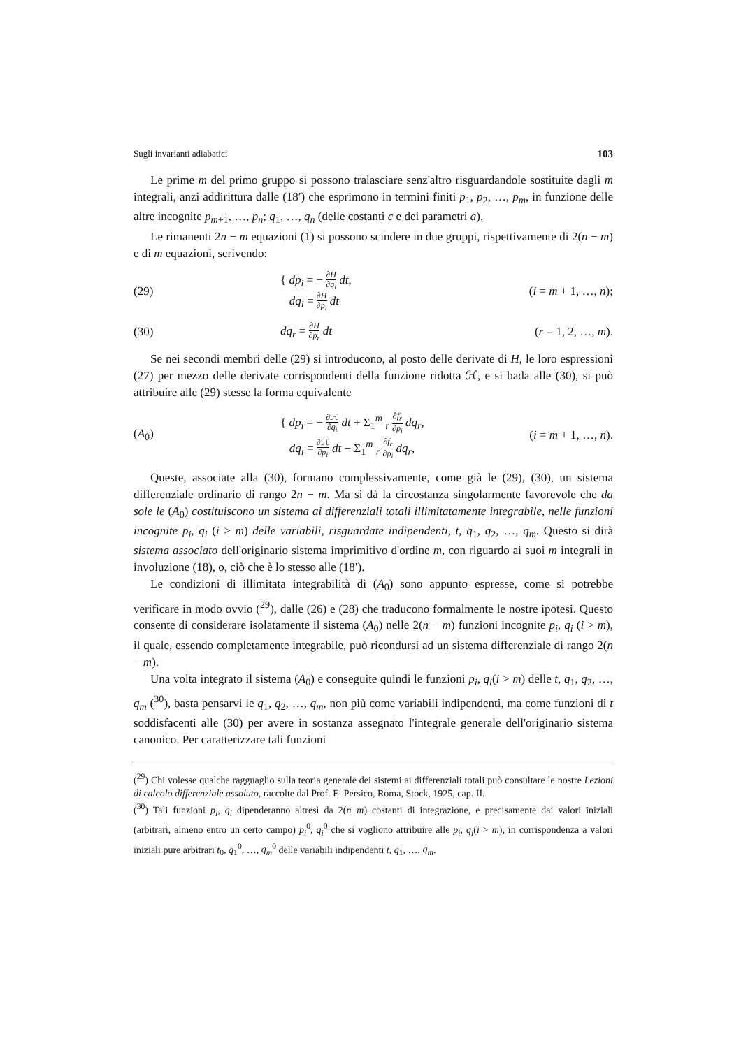Sugli invarianti adiabatici 103
Le prime m del primo gruppo si possono tralasciare senz'altro risguardandole sostituite dagli m integrali, anzi addirittura dalle (18′) che esprimono in termini finiti p<sub>1</sub>, p<sub>2</sub>, …, p<sub>m</sub>, in funzione delle altre incognite p<sub>m+1</sub>, …, p<sub>n</sub>; q<sub>1</sub>, …, q<sub>n</sub> (delle costanti c e dei parametri a).
Le rimanenti 2n − m equazioni (1) si possono scindere in due gruppi, rispettivamente di 2(n − m) e di m equazioni, scrivendo:
(29)
{ dp<sub>i</sub> = − ∂H ∂q<sub>i</sub> dt,
dq<sub>i</sub> = ∂H ∂p<sub>i</sub> dt
(i = m + 1, …, n);
(30) dq<sub>r</sub> = ∂H ∂p<sub>r</sub> dt
(r = 1, 2, …, m).
Se nei secondi membri delle (29) si introducono, al posto delle derivate di H, le loro espressioni (27) per mezzo delle derivate corrispondenti della funzione ridotta ℋ, e si bada alle (30), si può attribuire alle (29) stesse la forma equivalente
(A<sub>0</sub>)
{ dp<sub>i</sub> = − ∂ℋ ∂q<sub>i</sub> dt + Σ<sub>1</sub><sup>m</sup> <sub>r</sub> ∂f<sub>r</sub> ∂p<sub>i</sub> dq<sub>r</sub>,
dq<sub>i</sub> = ∂ℋ ∂p<sub>i</sub> dt − Σ<sub>1</sub><sup>m</sup> <sub>r</sub> ∂f<sub>r</sub> ∂p<sub>i</sub> dq<sub>r</sub>,
(i = m + 1, …, n).
Queste, associate alla (30), formano complessivamente, come già le (29), (30), un sistema differenziale ordinario di rango 2n − m. Ma si dà la circostanza singolarmente favorevole che da sole le (A<sub>0</sub>) costituiscono un sistema ai differenziali totali illimitatamente integrabile, nelle funzioni incognite p<sub>i</sub>, q<sub>i</sub> (i > m) delle variabili, risguardate indipendenti, t, q<sub>1</sub>, q<sub>2</sub>, …, q<sub>m</sub>. Questo si dirà sistema associato dell'originario sistema imprimitivo d'ordine m, con riguardo ai suoi m integrali in involuzione (18), o, ciò che è lo stesso alle (18′).
Le condizioni di illimitata integrabilità di (A<sub>0</sub>) sono appunto espresse, come si potrebbe verificare in modo ovvio (<sup>29</sup>), dalle (26) e (28) che traducono formalmente le nostre ipotesi. Questo consente di considerare isolatamente il sistema (A<sub>0</sub>) nelle 2(n − m) funzioni incognite p<sub>i</sub>, q<sub>i</sub> (i > m), il quale, essendo completamente integrabile, può ricondursi ad un sistema differenziale di rango 2(n − m).
Una volta integrato il sistema (A<sub>0</sub>) e conseguite quindi le funzioni p<sub>i</sub>, q<sub>i</sub>(i > m) delle t, q<sub>1</sub>, q<sub>2</sub>, …, q<sub>m</sub> (<sup>30</sup>), basta pensarvi le q<sub>1</sub>, q<sub>2</sub>, …, q<sub>m</sub>, non più come variabili indipendenti, ma come funzioni di t soddisfacenti alle (30) per avere in sostanza assegnato l'integrale generale dell'originario sistema canonico. Per caratterizzare tali funzioni
(<sup>29</sup>) Chi volesse qualche ragguaglio sulla teoria generale dei sistemi ai differenziali totali può consultare le nostre Lezioni di calcolo differenziale assoluto, raccolte dal Prof. E. Persico, Roma, Stock, 1925, cap. II.
(<sup>30</sup>) Tali funzioni p<sub>i</sub>, q<sub>i</sub> dipenderanno altresì da 2(n−m) costanti di integrazione, e precisamente dai valori iniziali (arbitrari, almeno entro un certo campo) p<sub>i</sub><sup>0</sup>, q<sub>i</sub><sup>0</sup> che si vogliono attribuire alle p<sub>i</sub>, q<sub>i</sub>(i > m), in corrispondenza a valori iniziali pure arbitrari t<sub>0</sub>, q<sub>1</sub><sup>0</sup>, …, q<sub>m</sub><sup>0</sup> delle variabili indipendenti t, q<sub>1</sub>, …, q<sub>m</sub>.